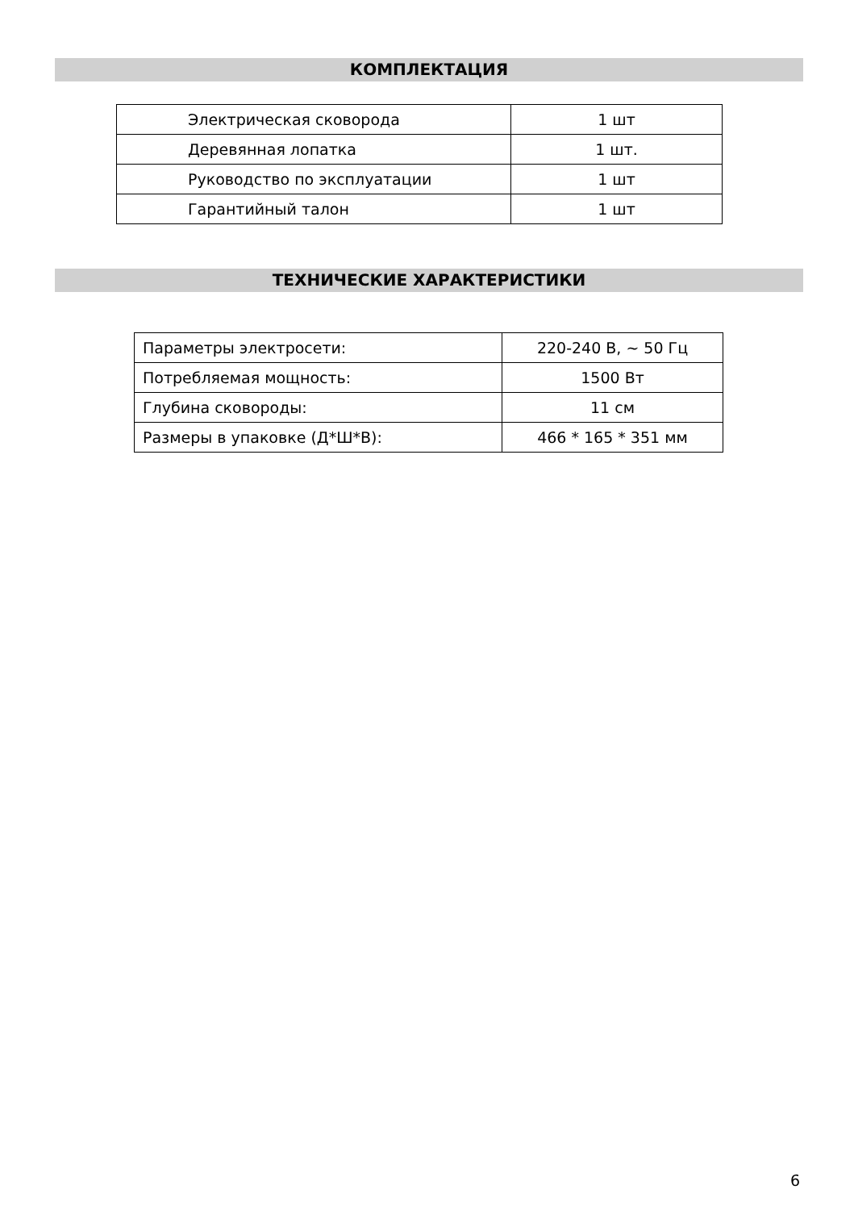КОМПЛЕКТАЦИЯ
| Электрическая сковорода | 1 шт |
| Деревянная лопатка | 1 шт. |
| Руководство по эксплуатации | 1 шт |
| Гарантийный талон | 1 шт |
ТЕХНИЧЕСКИЕ ХАРАКТЕРИСТИКИ
| Параметры электросети: | 220-240 В, ~ 50 Гц |
| Потребляемая мощность: | 1500 Вт |
| Глубина сковороды: | 11 см |
| Размеры в упаковке (Д*Ш*В): | 466 * 165 * 351 мм |
6